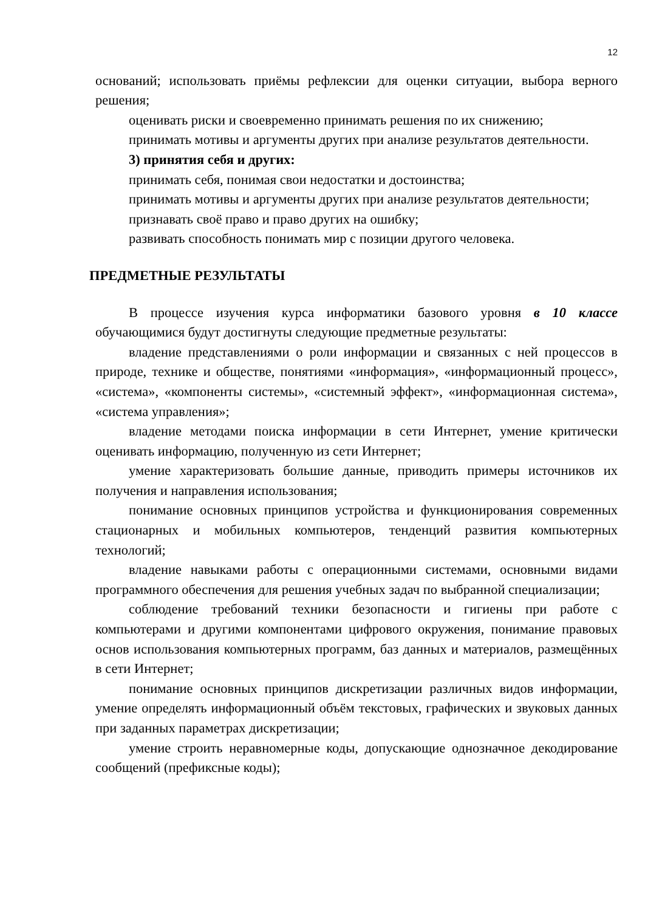12
оснований; использовать приёмы рефлексии для оценки ситуации, выбора верного решения;
оценивать риски и своевременно принимать решения по их снижению;
принимать мотивы и аргументы других при анализе результатов деятельности.
3) принятия себя и других:
принимать себя, понимая свои недостатки и достоинства;
принимать мотивы и аргументы других при анализе результатов деятельности;
признавать своё право и право других на ошибку;
развивать способность понимать мир с позиции другого человека.
ПРЕДМЕТНЫЕ РЕЗУЛЬТАТЫ
В процессе изучения курса информатики базового уровня в 10 классе обучающимися будут достигнуты следующие предметные результаты:
владение представлениями о роли информации и связанных с ней процессов в природе, технике и обществе, понятиями «информация», «информационный процесс», «система», «компоненты системы», «системный эффект», «информационная система», «система управления»;
владение методами поиска информации в сети Интернет, умение критически оценивать информацию, полученную из сети Интернет;
умение характеризовать большие данные, приводить примеры источников их получения и направления использования;
понимание основных принципов устройства и функционирования современных стационарных и мобильных компьютеров, тенденций развития компьютерных технологий;
владение навыками работы с операционными системами, основными видами программного обеспечения для решения учебных задач по выбранной специализации;
соблюдение требований техники безопасности и гигиены при работе с компьютерами и другими компонентами цифрового окружения, понимание правовых основ использования компьютерных программ, баз данных и материалов, размещённых в сети Интернет;
понимание основных принципов дискретизации различных видов информации, умение определять информационный объём текстовых, графических и звуковых данных при заданных параметрах дискретизации;
умение строить неравномерные коды, допускающие однозначное декодирование сообщений (префиксные коды);